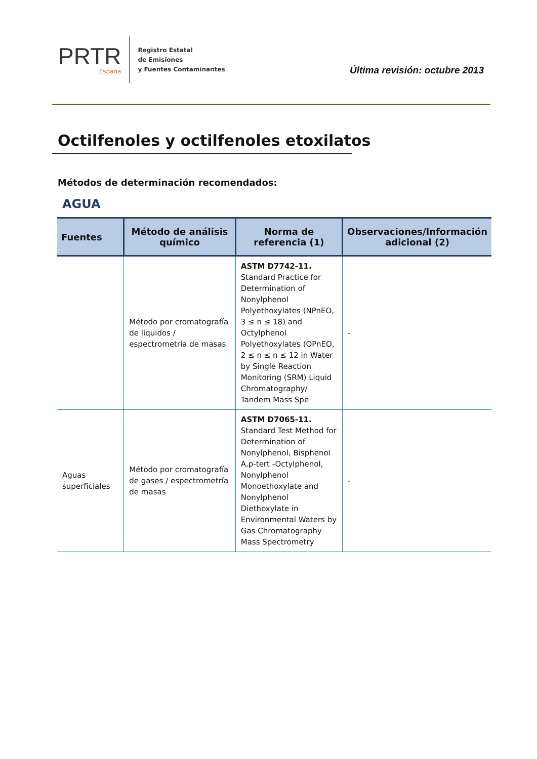PRTR
España
Registro Estatal
de Emisiones
y Fuentes Contaminantes
Última revisión: octubre 2013
Octilfenoles y octilfenoles etoxilatos
Métodos de determinación recomendados:
AGUA
| Fuentes | Método de análisis químico | Norma de referencia (1) | Observaciones/Información adicional (2) |
| --- | --- | --- | --- |
| | Método por cromatografía de líquidos / espectrometría de masas | ASTM D7742-11. Standard Practice for Determination of Nonylphenol Polyethoxylates (NPnEO, 3 ≤ n ≤ 18) and Octylphenol Polyethoxylates (OPnEO, 2 ≤ n ≤ n ≤ 12 in Water by Single Reaction Monitoring (SRM) Liquid Chromatography/ Tandem Mass Spe | - |
| Aguas superficiales | Método por cromatografía de gases / espectrometría de masas | ASTM D7065-11. Standard Test Method for Determination of Nonylphenol, Bisphenol A,p-tert -Octylphenol, Nonylphenol Monoethoxylate and Nonylphenol Diethoxylate in Environmental Waters by Gas Chromatography Mass Spectrometry | - |